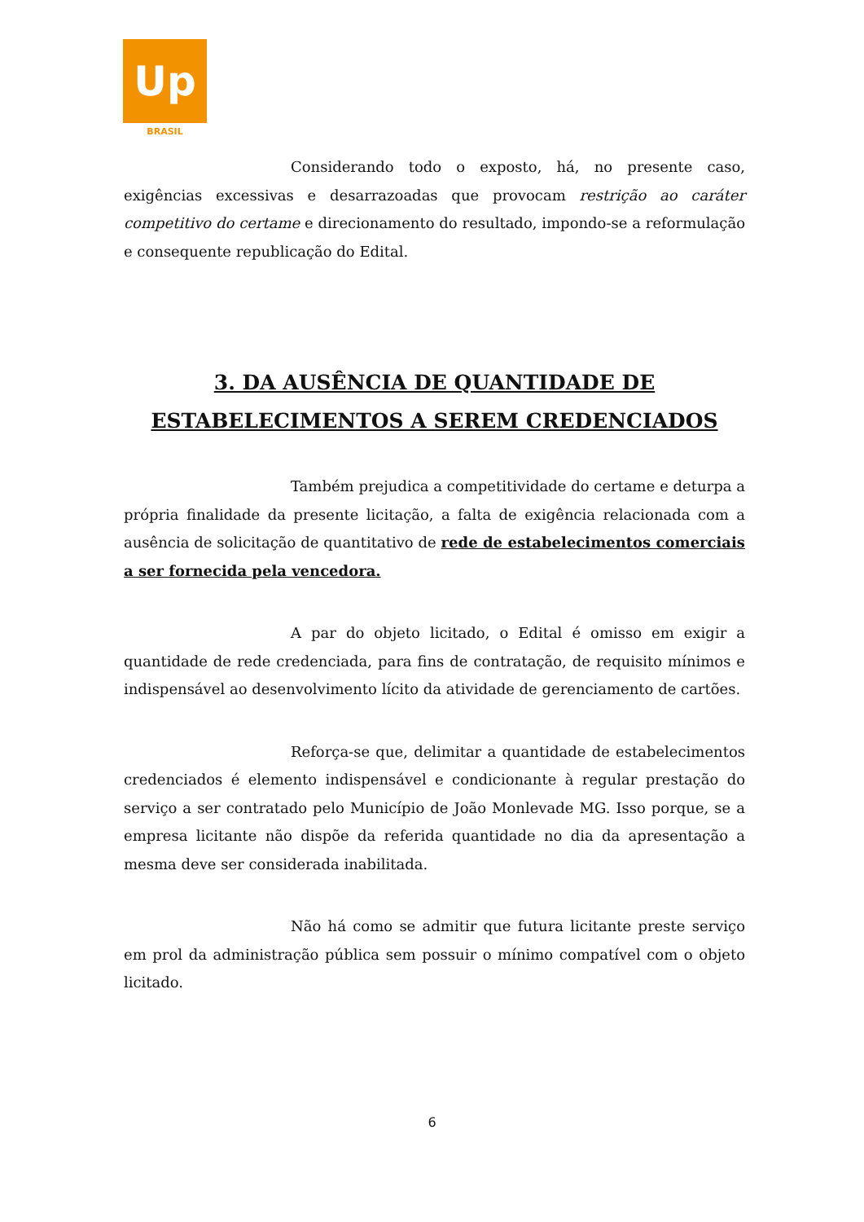Up
BRASIL
Considerando todo o exposto, há, no presente caso, exigências excessivas e desarrazoadas que provocam restrição ao caráter competitivo do certame e direcionamento do resultado, impondo-se a reformulação e consequente republicação do Edital.
3. DA AUSÊNCIA DE QUANTIDADE DE ESTABELECIMENTOS A SEREM CREDENCIADOS
Também prejudica a competitividade do certame e deturpa a própria finalidade da presente licitação, a falta de exigência relacionada com a ausência de solicitação de quantitativo de rede de estabelecimentos comerciais a ser fornecida pela vencedora.
A par do objeto licitado, o Edital é omisso em exigir a quantidade de rede credenciada, para fins de contratação, de requisito mínimos e indispensável ao desenvolvimento lícito da atividade de gerenciamento de cartões.
Reforça-se que, delimitar a quantidade de estabelecimentos credenciados é elemento indispensável e condicionante à regular prestação do serviço a ser contratado pelo Município de João Monlevade MG. Isso porque, se a empresa licitante não dispõe da referida quantidade no dia da apresentação a mesma deve ser considerada inabilitada.
Não há como se admitir que futura licitante preste serviço em prol da administração pública sem possuir o mínimo compatível com o objeto licitado.
6